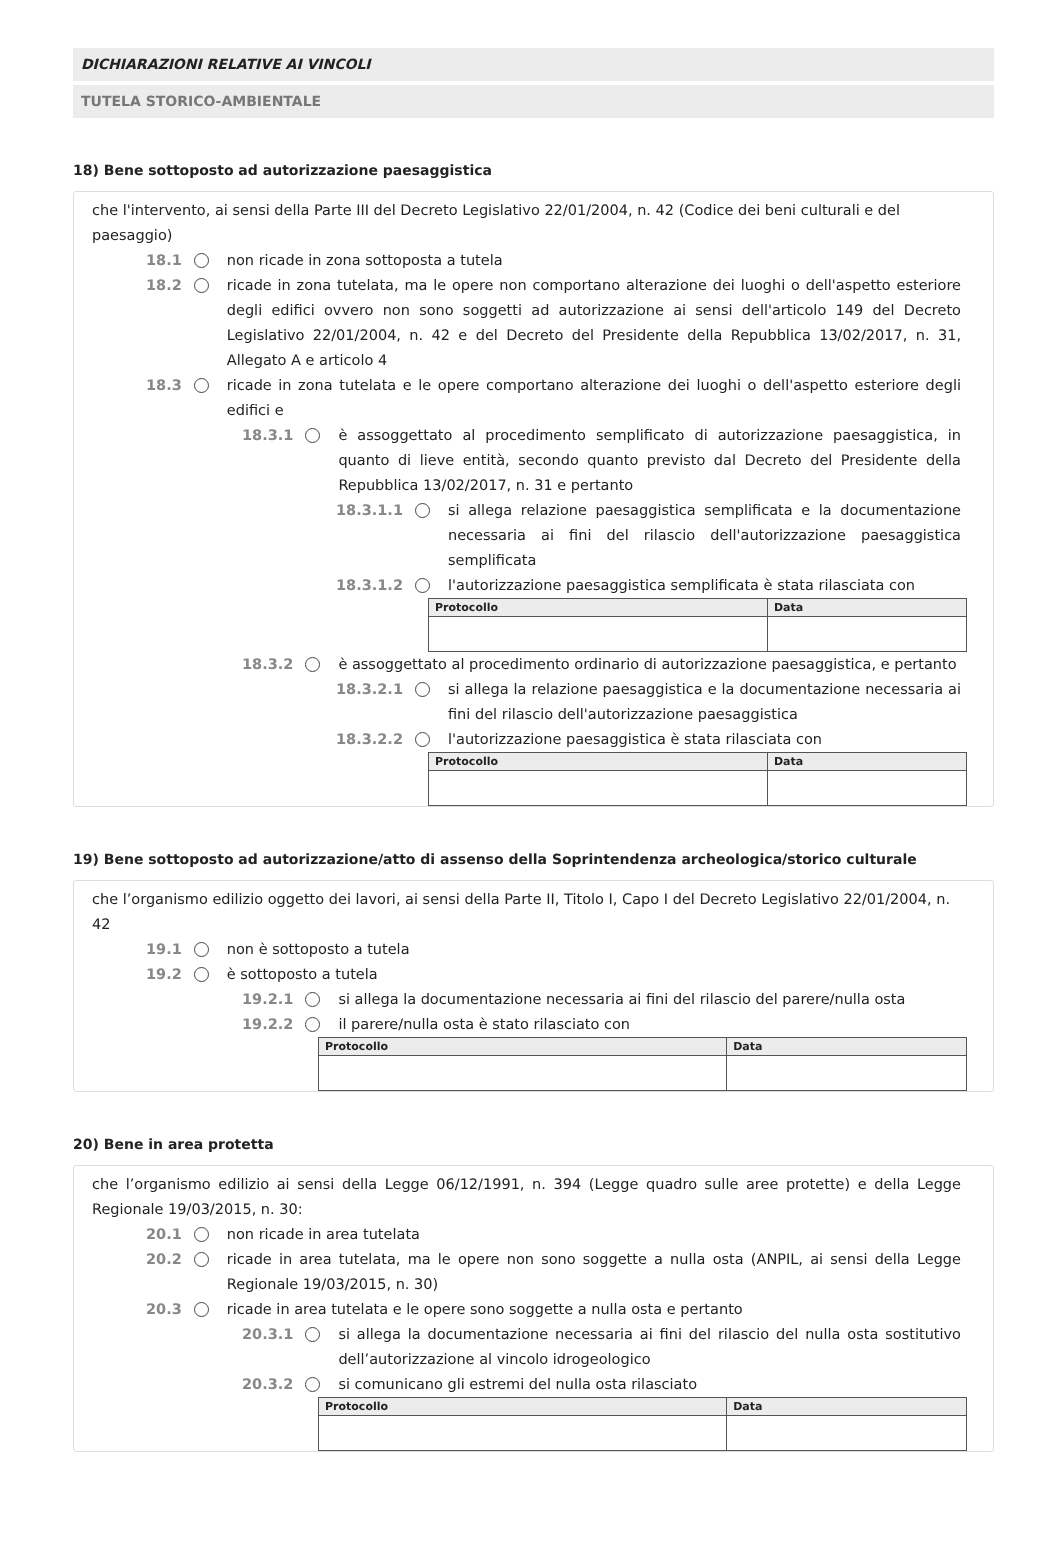DICHIARAZIONI RELATIVE AI VINCOLI
TUTELA STORICO-AMBIENTALE
18) Bene sottoposto ad autorizzazione paesaggistica
che l'intervento, ai sensi della Parte III del Decreto Legislativo 22/01/2004, n. 42 (Codice dei beni culturali e del paesaggio)
18.1 non ricade in zona sottoposta a tutela
18.2 ricade in zona tutelata, ma le opere non comportano alterazione dei luoghi o dell'aspetto esteriore degli edifici ovvero non sono soggetti ad autorizzazione ai sensi dell'articolo 149 del Decreto Legislativo 22/01/2004, n. 42 e del Decreto del Presidente della Repubblica 13/02/2017, n. 31, Allegato A e articolo 4
18.3 ricade in zona tutelata e le opere comportano alterazione dei luoghi o dell'aspetto esteriore degli edifici e
18.3.1 è assoggettato al procedimento semplificato di autorizzazione paesaggistica, in quanto di lieve entità, secondo quanto previsto dal Decreto del Presidente della Repubblica 13/02/2017, n. 31 e pertanto
18.3.1.1 si allega relazione paesaggistica semplificata e la documentazione necessaria ai fini del rilascio dell'autorizzazione paesaggistica semplificata
18.3.1.2 l'autorizzazione paesaggistica semplificata è stata rilasciata con
| Protocollo | Data |
| --- | --- |
18.3.2 è assoggettato al procedimento ordinario di autorizzazione paesaggistica, e pertanto
18.3.2.1 si allega la relazione paesaggistica e la documentazione necessaria ai fini del rilascio dell'autorizzazione paesaggistica
18.3.2.2 l'autorizzazione paesaggistica è stata rilasciata con
| Protocollo | Data |
| --- | --- |
19) Bene sottoposto ad autorizzazione/atto di assenso della Soprintendenza archeologica/storico culturale
che l’organismo edilizio oggetto dei lavori, ai sensi della Parte II, Titolo I, Capo I del Decreto Legislativo 22/01/2004, n. 42
19.1 non è sottoposto a tutela
19.2 è sottoposto a tutela
19.2.1 si allega la documentazione necessaria ai fini del rilascio del parere/nulla osta
19.2.2 il parere/nulla osta è stato rilasciato con
| Protocollo | Data |
| --- | --- |
20) Bene in area protetta
che l’organismo edilizio ai sensi della Legge 06/12/1991, n. 394 (Legge quadro sulle aree protette) e della Legge Regionale 19/03/2015, n. 30:
20.1 non ricade in area tutelata
20.2 ricade in area tutelata, ma le opere non sono soggette a nulla osta (ANPIL, ai sensi della Legge Regionale 19/03/2015, n. 30)
20.3 ricade in area tutelata e le opere sono soggette a nulla osta e pertanto
20.3.1 si allega la documentazione necessaria ai fini del rilascio del nulla osta sostitutivo dell’autorizzazione al vincolo idrogeologico
20.3.2 si comunicano gli estremi del nulla osta rilasciato
| Protocollo | Data |
| --- | --- |